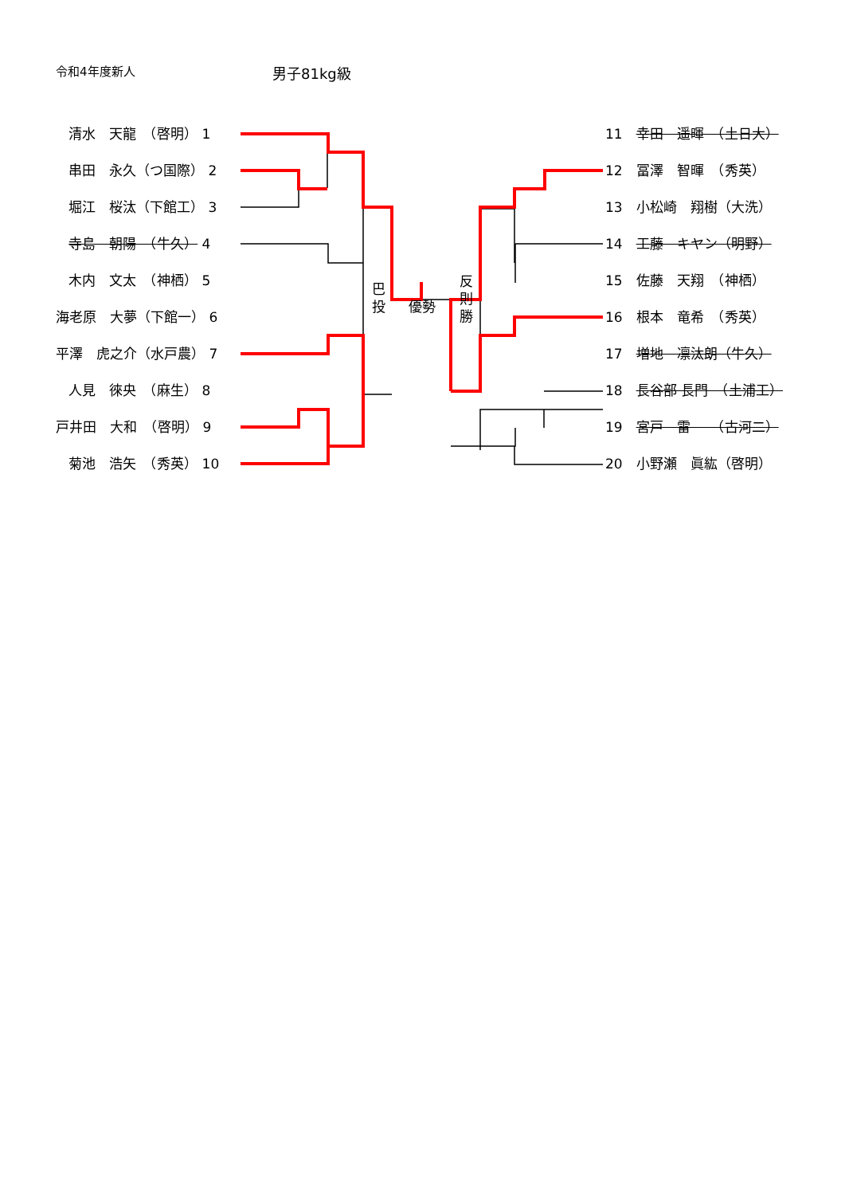令和4年度新人 男子81kg級
清水　天龍　（啓明） 1
串田　永久（つ国際） 2
堀江　桜汰（下館工） 3
寺島　朝陽　（牛久） 4
木内　文太　（神栖） 5
海老原　大夢（下館一） 6
平澤　虎之介（水戸農） 7
人見　徠央　（麻生） 8
戸井田　大和　（啓明） 9
菊池　浩矢　（秀英） 10
11　幸田　遥暉　（土日大）
12　冨澤　智暉　（秀英）
13　小松崎　翔樹（大洗）
14　工藤　キヤン（明野）
15　佐藤　天翔　（神栖）
16　根本　竜希　（秀英）
17　増地　凛汰朗（牛久）
18　長谷部 長門　（土浦工）
19　宮戸　雷　　（古河二）
20　小野瀬　眞紘（啓明）
巴 投
優勢
反 則 勝